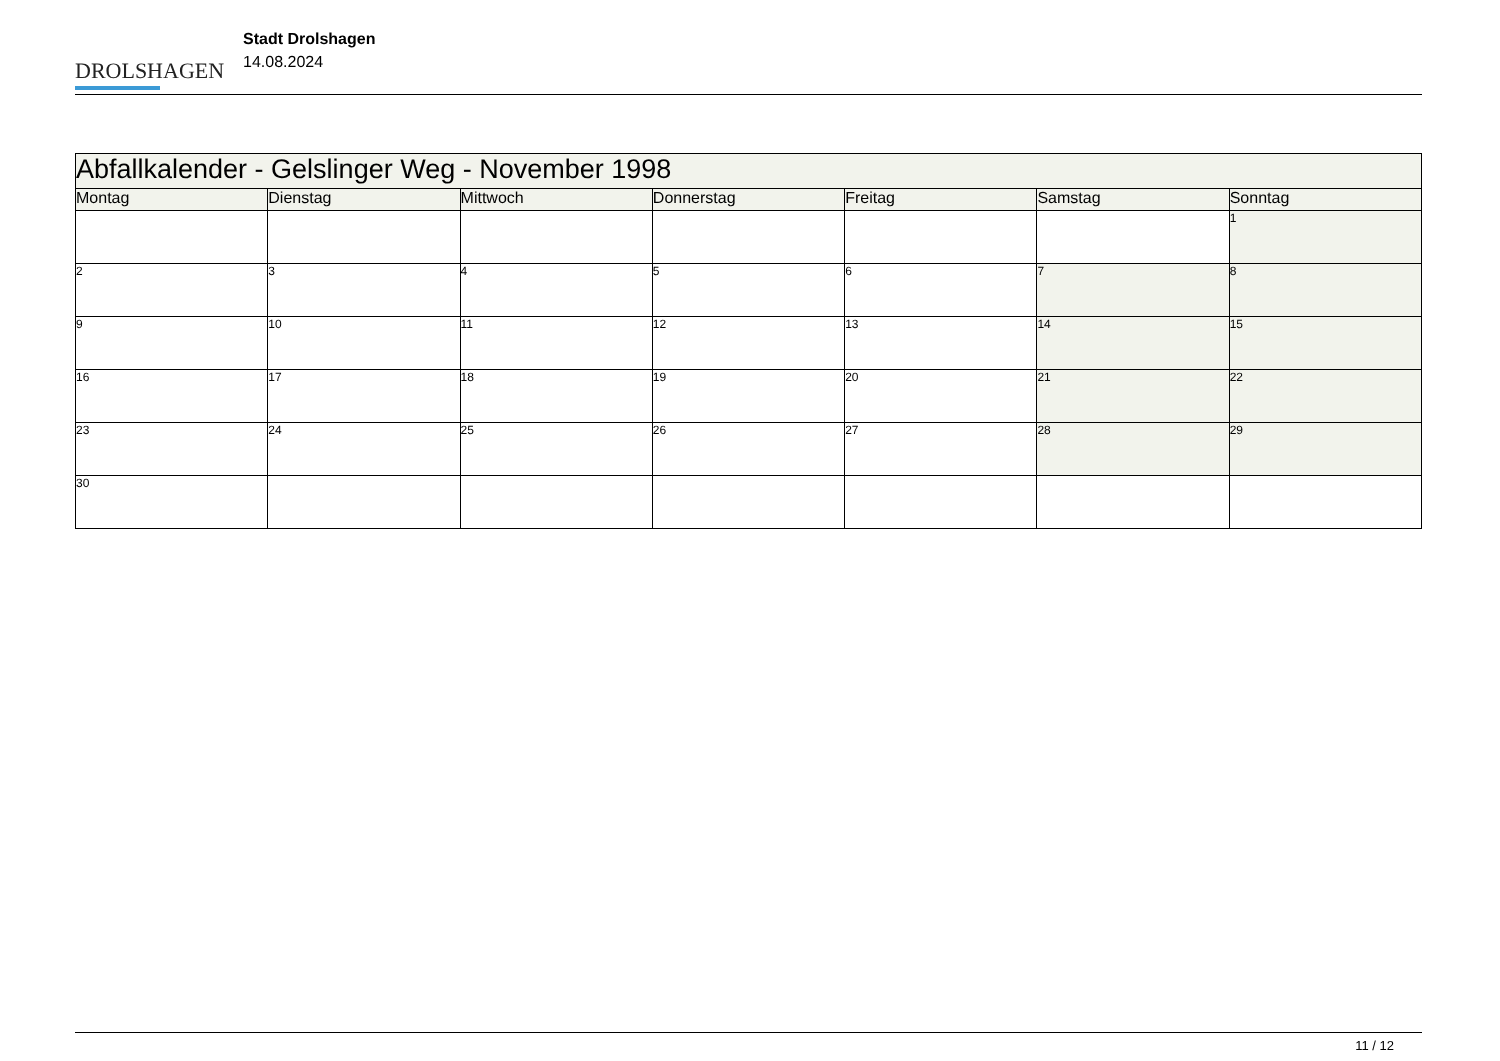DROLSHAGEN
Stadt Drolshagen
14.08.2024
| Abfallkalender - Gelslinger Weg - November 1998 | | | | | | |
| --- | --- | --- | --- | --- | --- | --- |
| Montag | Dienstag | Mittwoch | Donnerstag | Freitag | Samstag | Sonntag |
| | | | | | | 1 |
| 2 | 3 | 4 | 5 | 6 | 7 | 8 |
| 9 | 10 | 11 | 12 | 13 | 14 | 15 |
| 16 | 17 | 18 | 19 | 20 | 21 | 22 |
| 23 | 24 | 25 | 26 | 27 | 28 | 29 |
| 30 | | | | | | |
11 / 12